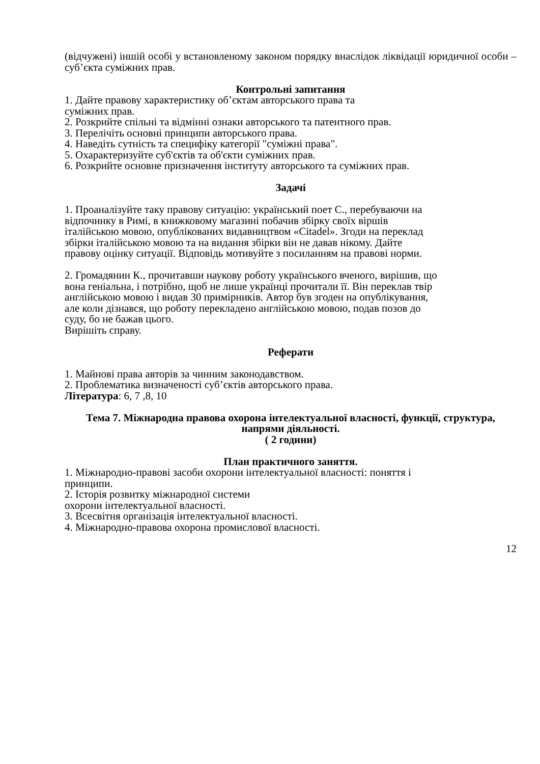(відчужені) іншій особі у встановленому законом порядку внаслідок ліквідації юридичної особи – суб’єкта суміжних прав.
Контрольні запитання
1. Дайте правову характеристику об’єктам авторського права та
суміжних прав.
2. Розкрийте спільні та відмінні ознаки авторського та патентного прав.
3. Перелічіть основні принципи авторського права.
4. Наведіть сутність та специфіку категорії "суміжні права".
5. Охарактеризуйте суб'єктів та об'єкти суміжних прав.
6. Розкрийте основне призначення інституту авторського та суміжних прав.
Задачі
1. Проаналізуйте таку правову ситуацію: український поет С., перебуваючи на
відпочинку в Римі, в книжковому магазині побачив збірку своїх віршів
італійською мовою, опублікованих видавництвом «Citadel». Згоди на переклад
збірки італійською мовою та на видання збірки він не давав нікому. Дайте
правову оцінку ситуації. Відповідь мотивуйте з посиланням на правові норми.
2. Громадянин К., прочитавши наукову роботу українського вченого, вирішив, що
вона геніальна, і потрібно, щоб не лише українці прочитали її. Він переклав твір
англійською мовою і видав 30 примірників. Автор був згоден на опублікування,
але коли дізнався, що роботу перекладено англійською мовою, подав позов до
суду, бо не бажав цього.
Вирішіть справу.
Реферати
1. Майнові права авторів за чинним законодавством.
2. Проблематика визначеності суб’єктів авторського права.
Література: 6, 7 ,8, 10
Тема 7. Міжнародна правова охорона інтелектуальної власності, функції, структура, напрями діяльності.
( 2 години)
План практичного заняття.
1. Міжнародно-правові засоби охорони інтелектуальної власності: поняття і
принципи.
2. Історія розвитку міжнародної системи
охорони інтелектуальної власності.
3. Всесвітня організація інтелектуальної власності.
4. Міжнародно-правова охорона промислової власності.
12